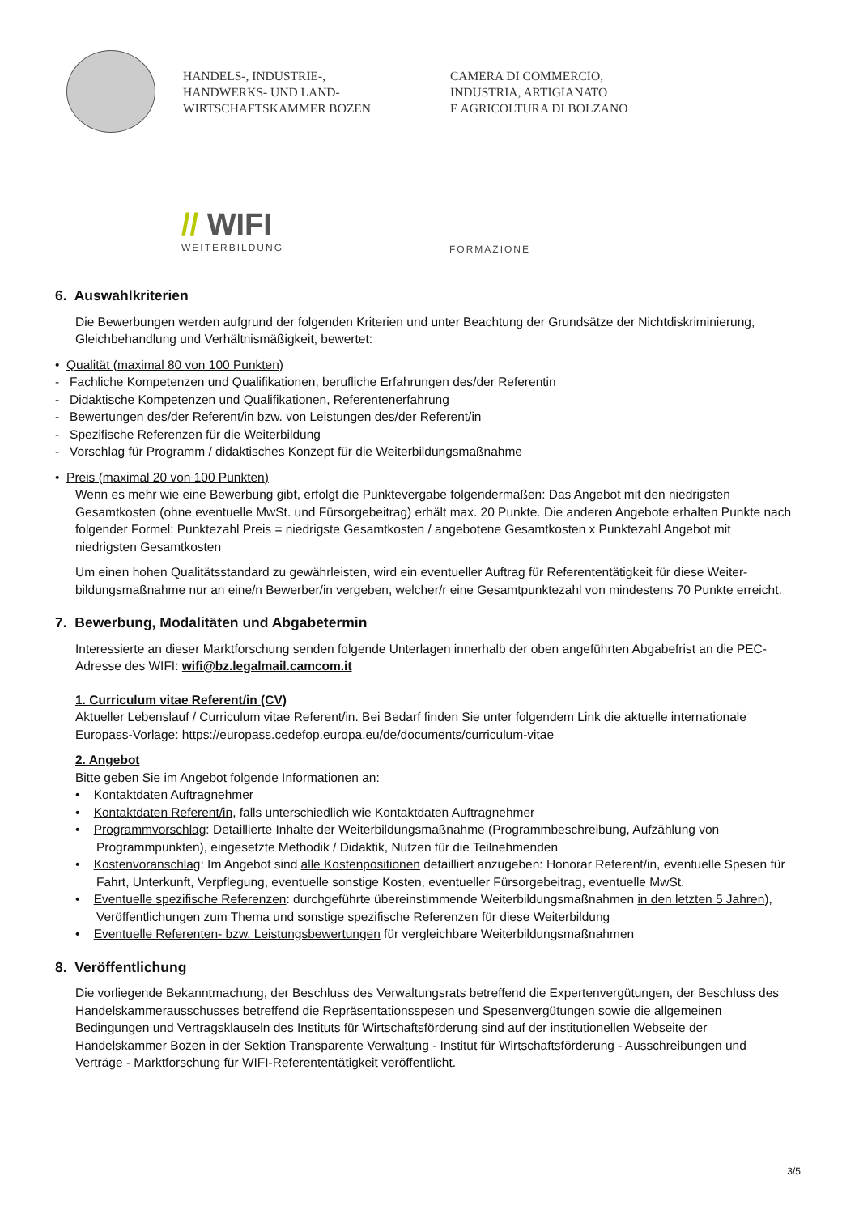HANDELS-, INDUSTRIE-,
HANDWERKS- UND LAND-
WIRTSCHAFTSKAMMER BOZEN
CAMERA DI COMMERCIO,
INDUSTRIA, ARTIGIANATO
E AGRICOLTURA DI BOLZANO
// WIFI
WEITERBILDUNG
FORMAZIONE
6. Auswahlkriterien
Die Bewerbungen werden aufgrund der folgenden Kriterien und unter Beachtung der Grundsätze der Nichtdiskriminierung, Gleichbehandlung und Verhältnismäßigkeit, bewertet:
• Qualität (maximal 80 von 100 Punkten)
- Fachliche Kompetenzen und Qualifikationen, berufliche Erfahrungen des/der Referentin
- Didaktische Kompetenzen und Qualifikationen, Referentenerfahrung
- Bewertungen des/der Referent/in bzw. von Leistungen des/der Referent/in
- Spezifische Referenzen für die Weiterbildung
- Vorschlag für Programm / didaktisches Konzept für die Weiterbildungsmaßnahme
• Preis (maximal 20 von 100 Punkten)
Wenn es mehr wie eine Bewerbung gibt, erfolgt die Punktevergabe folgendermaßen: Das Angebot mit den niedrigsten Gesamtkosten (ohne eventuelle MwSt. und Fürsorgebeitrag) erhält max. 20 Punkte. Die anderen Angebote erhalten Punkte nach folgender Formel: Punktezahl Preis = niedrigste Gesamtkosten / angebotene Gesamtkosten x Punktezahl Angebot mit niedrigsten Gesamtkosten
Um einen hohen Qualitätsstandard zu gewährleisten, wird ein eventueller Auftrag für Referententätigkeit für diese Weiter-bildungsmaßnahme nur an eine/n Bewerber/in vergeben, welcher/r eine Gesamtpunktezahl von mindestens 70 Punkte erreicht.
7. Bewerbung, Modalitäten und Abgabetermin
Interessierte an dieser Marktforschung senden folgende Unterlagen innerhalb der oben angeführten Abgabefrist an die PEC-Adresse des WIFI: wifi@bz.legalmail.camcom.it
1. Curriculum vitae Referent/in (CV)
Aktueller Lebenslauf / Curriculum vitae Referent/in. Bei Bedarf finden Sie unter folgendem Link die aktuelle internationale Europass-Vorlage: https://europass.cedefop.europa.eu/de/documents/curriculum-vitae
2. Angebot
Bitte geben Sie im Angebot folgende Informationen an:
• Kontaktdaten Auftragnehmer
• Kontaktdaten Referent/in, falls unterschiedlich wie Kontaktdaten Auftragnehmer
• Programmvorschlag: Detaillierte Inhalte der Weiterbildungsmaßnahme (Programmbeschreibung, Aufzählung von Programmpunkten), eingesetzte Methodik / Didaktik, Nutzen für die Teilnehmenden
• Kostenvoranschlag: Im Angebot sind alle Kostenpositionen detailliert anzugeben: Honorar Referent/in, eventuelle Spesen für Fahrt, Unterkunft, Verpflegung, eventuelle sonstige Kosten, eventueller Fürsorgebeitrag, eventuelle MwSt.
• Eventuelle spezifische Referenzen: durchgeführte übereinstimmende Weiterbildungsmaßnahmen in den letzten 5 Jahren), Veröffentlichungen zum Thema und sonstige spezifische Referenzen für diese Weiterbildung
• Eventuelle Referenten- bzw. Leistungsbewertungen für vergleichbare Weiterbildungsmaßnahmen
8. Veröffentlichung
Die vorliegende Bekanntmachung, der Beschluss des Verwaltungsrats betreffend die Expertenvergütungen, der Beschluss des Handelskammerausschusses betreffend die Repräsentationsspesen und Spesenvergütungen sowie die allgemeinen Bedingungen und Vertragsklauseln des Instituts für Wirtschaftsförderung sind auf der institutionellen Webseite der Handelskammer Bozen in der Sektion Transparente Verwaltung - Institut für Wirtschaftsförderung - Ausschreibungen und Verträge - Marktforschung für WIFI-Referententätigkeit veröffentlicht.
3/5